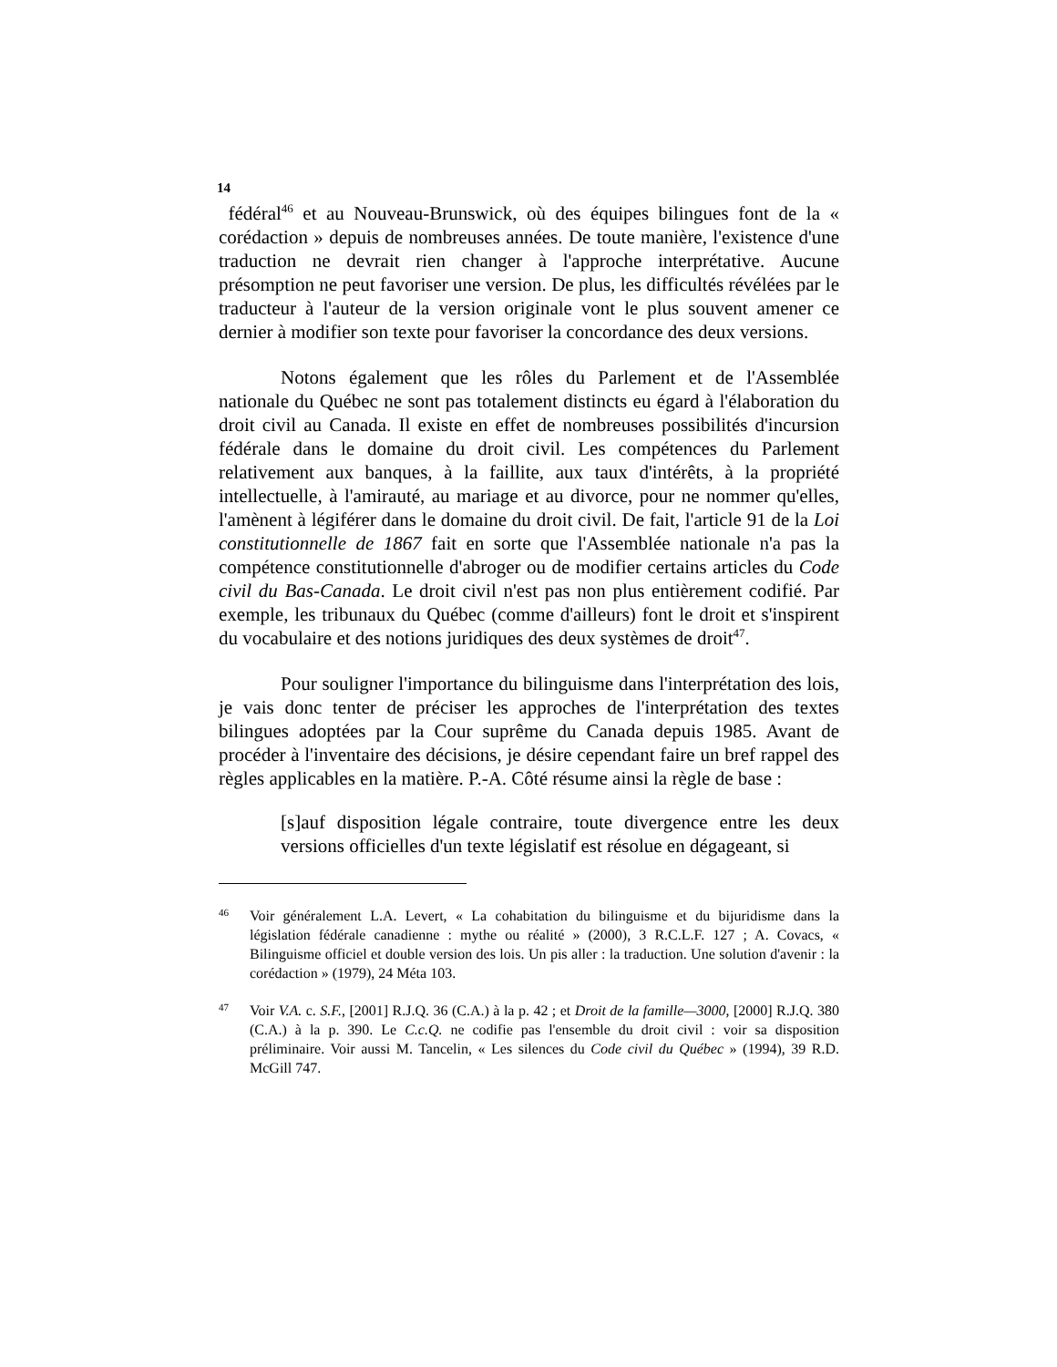14
fédéral<sup>46</sup> et au Nouveau-Brunswick, où des équipes bilingues font de la « corédaction » depuis de nombreuses années. De toute manière, l'existence d'une traduction ne devrait rien changer à l'approche interprétative. Aucune présomption ne peut favoriser une version. De plus, les difficultés révélées par le traducteur à l'auteur de la version originale vont le plus souvent amener ce dernier à modifier son texte pour favoriser la concordance des deux versions.
Notons également que les rôles du Parlement et de l'Assemblée nationale du Québec ne sont pas totalement distincts eu égard à l'élaboration du droit civil au Canada. Il existe en effet de nombreuses possibilités d'incursion fédérale dans le domaine du droit civil. Les compétences du Parlement relativement aux banques, à la faillite, aux taux d'intérêts, à la propriété intellectuelle, à l'amirauté, au mariage et au divorce, pour ne nommer qu'elles, l'amènent à légiférer dans le domaine du droit civil. De fait, l'article 91 de la Loi constitutionnelle de 1867 fait en sorte que l'Assemblée nationale n'a pas la compétence constitutionnelle d'abroger ou de modifier certains articles du Code civil du Bas-Canada. Le droit civil n'est pas non plus entièrement codifié. Par exemple, les tribunaux du Québec (comme d'ailleurs) font le droit et s'inspirent du vocabulaire et des notions juridiques des deux systèmes de droit<sup>47</sup>.
Pour souligner l'importance du bilinguisme dans l'interprétation des lois, je vais donc tenter de préciser les approches de l'interprétation des textes bilingues adoptées par la Cour suprême du Canada depuis 1985. Avant de procéder à l'inventaire des décisions, je désire cependant faire un bref rappel des règles applicables en la matière. P.-A. Côté résume ainsi la règle de base :
[s]auf disposition légale contraire, toute divergence entre les deux versions officielles d'un texte législatif est résolue en dégageant, si
46
Voir généralement L.A. Levert, « La cohabitation du bilinguisme et du bijuridisme dans la législation fédérale canadienne : mythe ou réalité » (2000), 3 R.C.L.F. 127 ; A. Covacs, « Bilinguisme officiel et double version des lois. Un pis aller : la traduction. Une solution d'avenir : la corédaction » (1979), 24 Méta 103.
47
Voir V.A. c. S.F., [2001] R.J.Q. 36 (C.A.) à la p. 42 ; et Droit de la famille—3000, [2000] R.J.Q. 380 (C.A.) à la p. 390. Le C.c.Q. ne codifie pas l'ensemble du droit civil : voir sa disposition préliminaire. Voir aussi M. Tancelin, « Les silences du Code civil du Québec » (1994), 39 R.D. McGill 747.